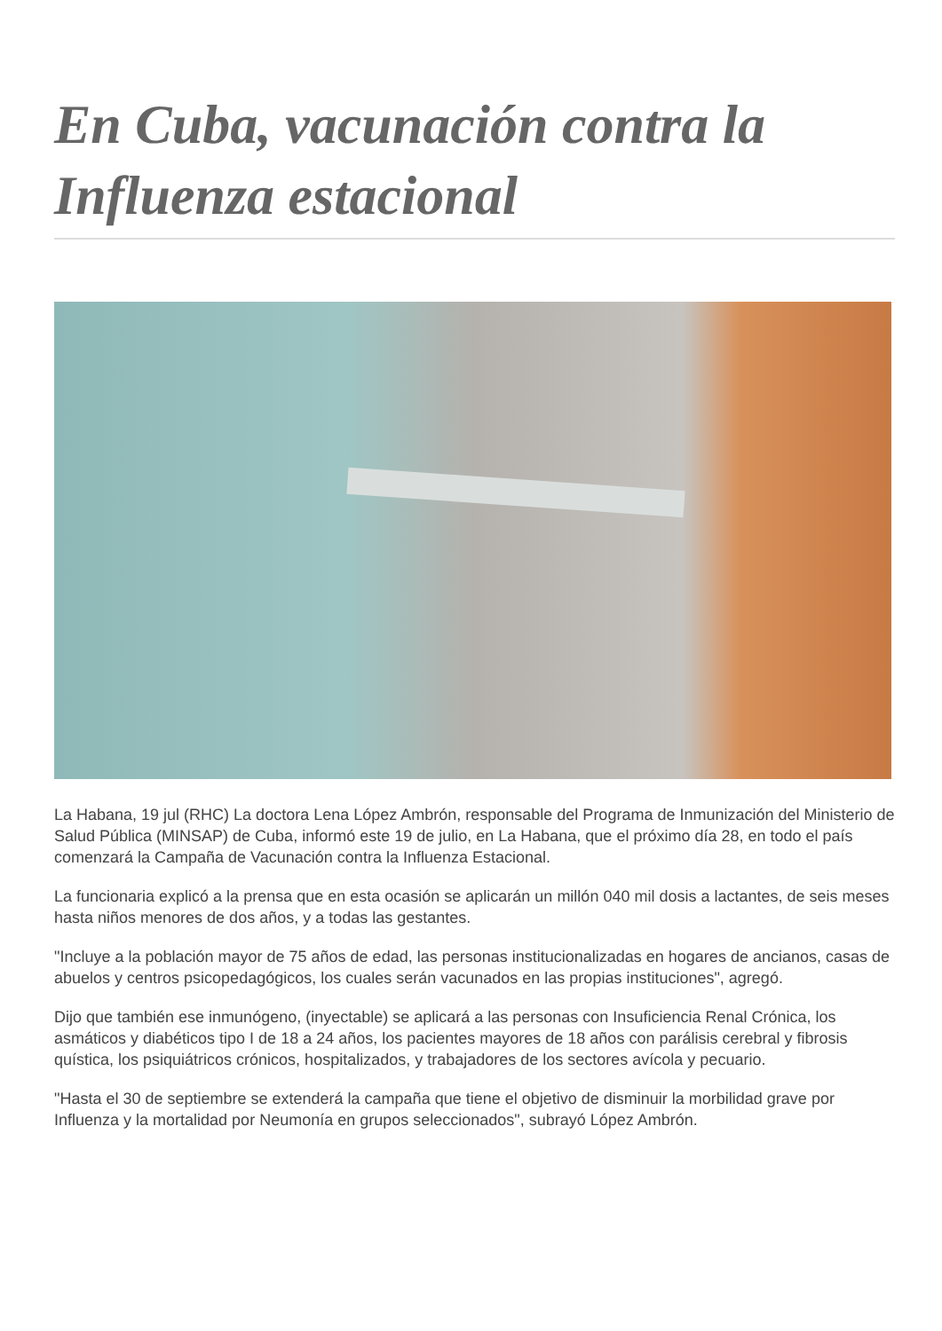En Cuba, vacunación contra la Influenza estacional
La Habana, 19 jul (RHC) La doctora Lena López Ambrón, responsable del Programa de Inmunización del Ministerio de Salud Pública (MINSAP) de Cuba, informó este 19 de julio, en La Habana, que el próximo día 28, en todo el país comenzará la Campaña de Vacunación contra la Influenza Estacional.
La funcionaria explicó a la prensa que en esta ocasión se aplicarán un millón 040 mil dosis a lactantes, de seis meses hasta niños menores de dos años, y a todas las gestantes.
"Incluye a la población mayor de 75 años de edad, las personas institucionalizadas en hogares de ancianos, casas de abuelos y centros psicopedagógicos, los cuales serán vacunados en las propias instituciones", agregó.
Dijo que también ese inmunógeno, (inyectable) se aplicará a las personas con Insuficiencia Renal Crónica, los asmáticos y diabéticos tipo I de 18 a 24 años, los pacientes mayores de 18 años con parálisis cerebral y fibrosis quística, los psiquiátricos crónicos, hospitalizados, y trabajadores de los sectores avícola y pecuario.
"Hasta el 30 de septiembre se extenderá la campaña que tiene el objetivo de disminuir la morbilidad grave por Influenza y la mortalidad por Neumonía en grupos seleccionados", subrayó López Ambrón.